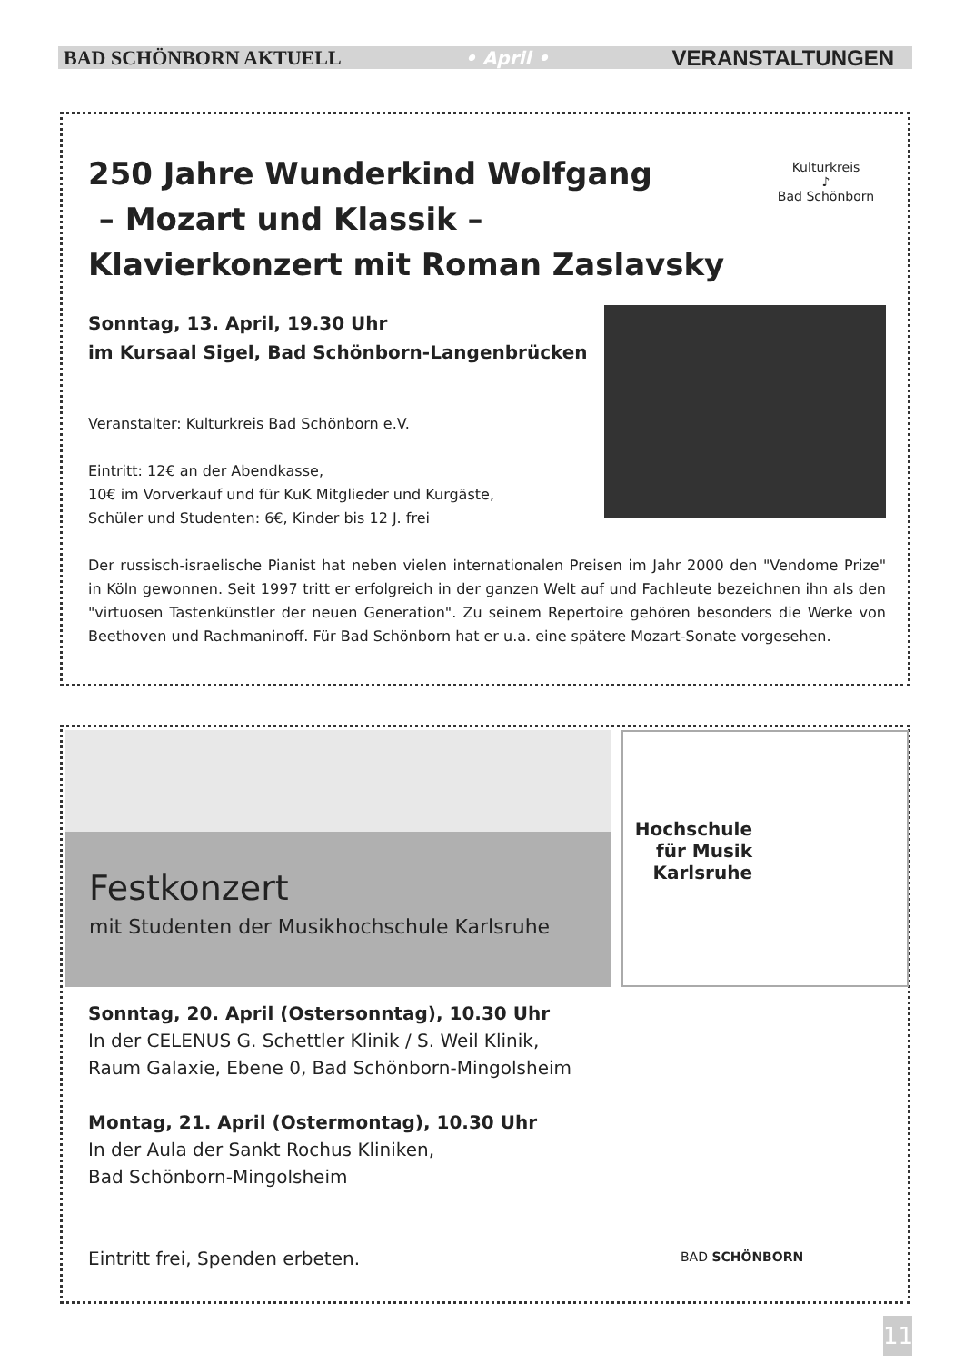BAD SCHÖNBORN AKTUELL • April • VERANSTALTUNGEN
250 Jahre Wunderkind Wolfgang
– Mozart und Klassik –
Klavierkonzert mit Roman Zaslavsky
Kulturkreis
♪
Bad Schönborn
Sonntag, 13. April, 19.30 Uhr
im Kursaal Sigel, Bad Schönborn-Langenbrücken
Veranstalter: Kulturkreis Bad Schönborn e.V.
Eintritt: 12€ an der Abendkasse,
10€ im Vorverkauf und für KuK Mitglieder und Kurgäste,
Schüler und Studenten: 6€, Kinder bis 12 J. frei
Der russisch-israelische Pianist hat neben vielen internationalen Preisen im Jahr 2000 den "Vendome Prize" in Köln gewonnen. Seit 1997 tritt er erfolgreich in der ganzen Welt auf und Fachleute bezeichnen ihn als den "virtuosen Tastenkünstler der neuen Generation". Zu seinem Repertoire gehören besonders die Werke von Beethoven und Rachmaninoff. Für Bad Schönborn hat er u.a. eine spätere Mozart-Sonate vorgesehen.
Festkonzert
mit Studenten der Musikhochschule Karlsruhe
Hochschule
für Musik
Karlsruhe
Sonntag, 20. April (Ostersonntag), 10.30 Uhr
In der CELENUS G. Schettler Klinik / S. Weil Klinik,
Raum Galaxie, Ebene 0, Bad Schönborn-Mingolsheim
Montag, 21. April (Ostermontag), 10.30 Uhr
In der Aula der Sankt Rochus Kliniken,
Bad Schönborn-Mingolsheim
Eintritt frei, Spenden erbeten.
BAD SCHÖNBORN
11